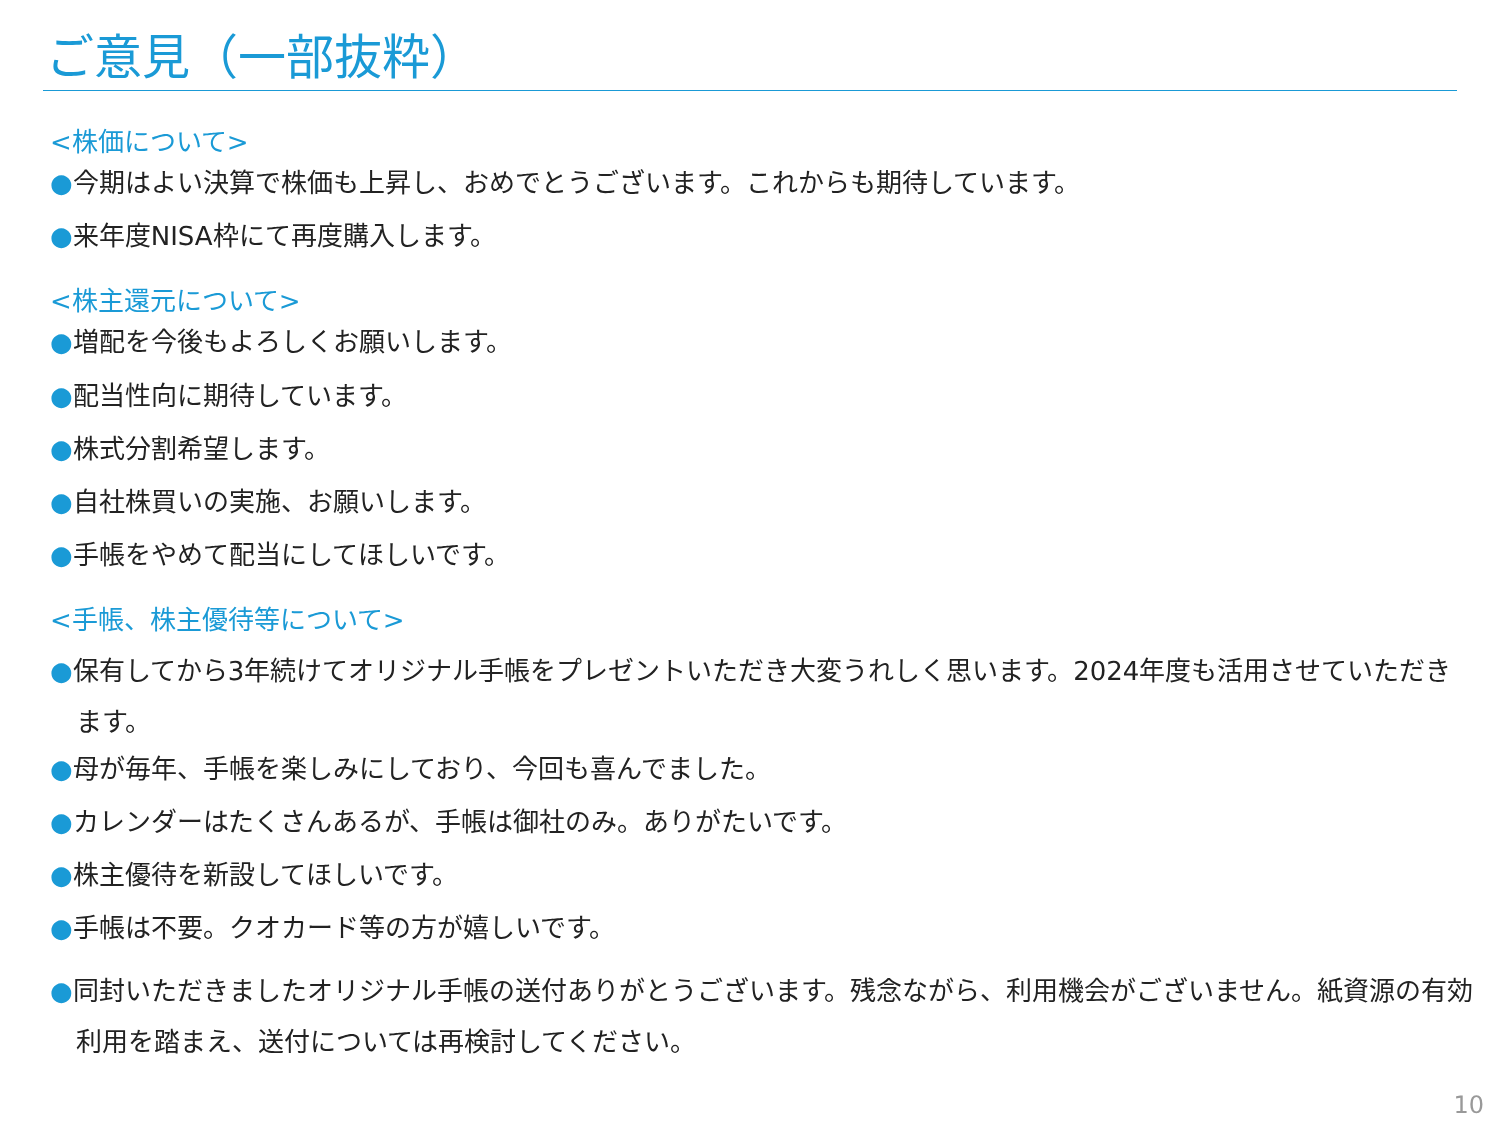ご意見（一部抜粋）
<株価について>
●今期はよい決算で株価も上昇し、おめでとうございます。これからも期待しています。
●来年度NISA枠にて再度購入します。
<株主還元について>
●増配を今後もよろしくお願いします。
●配当性向に期待しています。
●株式分割希望します。
●自社株買いの実施、お願いします。
●手帳をやめて配当にしてほしいです。
<手帳、株主優待等について>
●保有してから3年続けてオリジナル手帳をプレゼントいただき大変うれしく思います。2024年度も活用させていただきます。
●母が毎年、手帳を楽しみにしており、今回も喜んでました。
●カレンダーはたくさんあるが、手帳は御社のみ。ありがたいです。
●株主優待を新設してほしいです。
●手帳は不要。クオカード等の方が嬉しいです。
●同封いただきましたオリジナル手帳の送付ありがとうございます。残念ながら、利用機会がございません。紙資源の有効利用を踏まえ、送付については再検討してください。
10